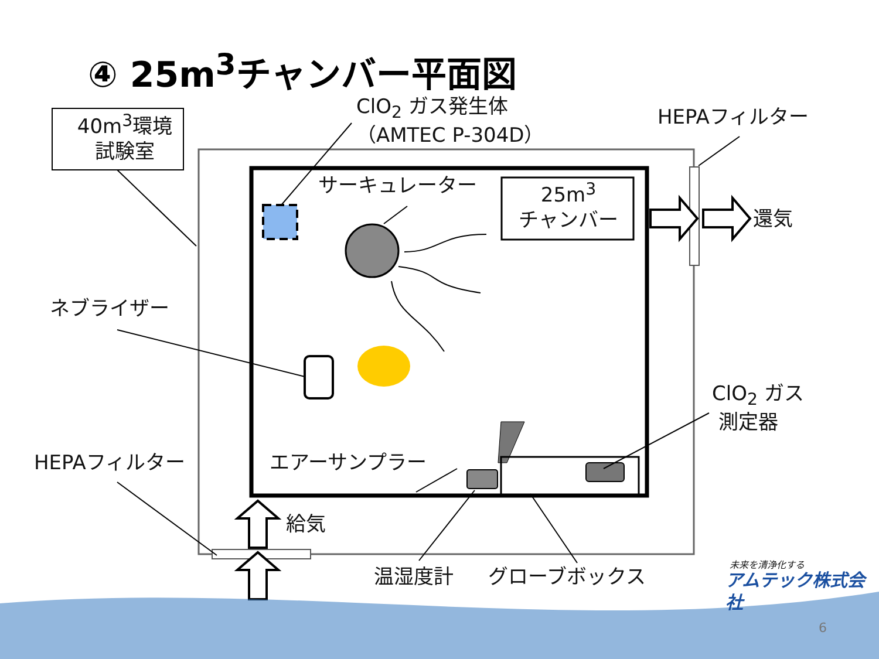④ 25m<sup>3</sup>チャンバー平面図
40m<sup>3</sup>環境
試験室
ClO<sub>2</sub> ガス発生体
（AMTEC P-304D）
HEPAフィルター
サーキュレーター
25m<sup>3</sup>
チャンバー
還気
ネブライザー
ClO<sub>2</sub> ガス
測定器
HEPAフィルター エアーサンプラー
給気
温湿度計 グローブボックス 未来を清浄化する
アムテック株式会社
6